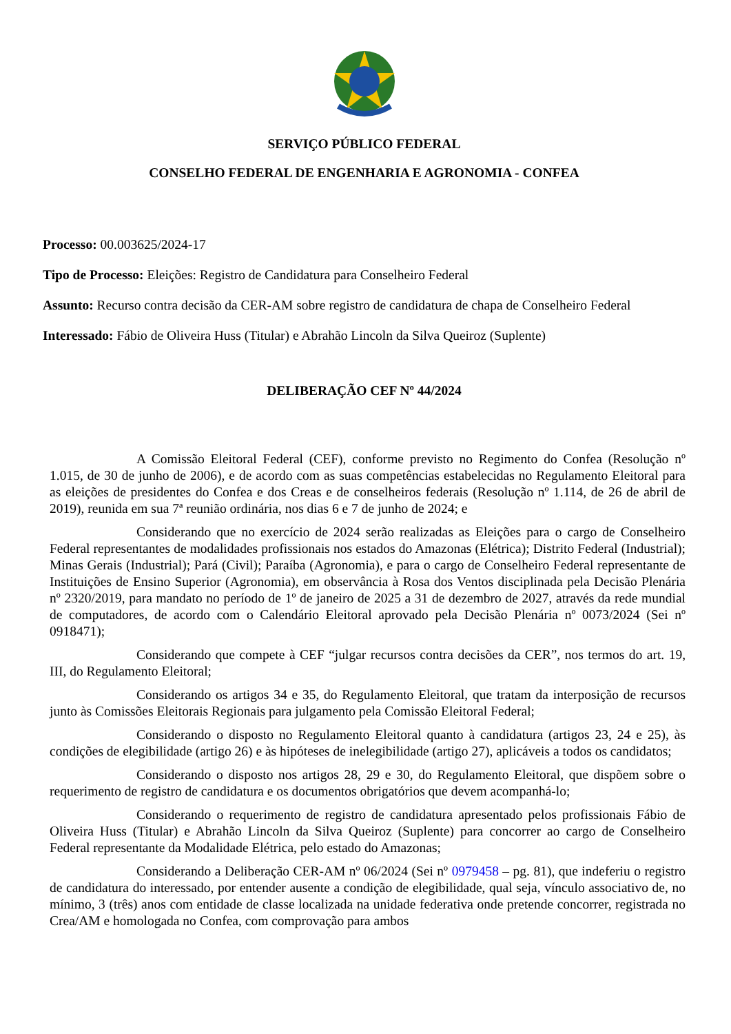SERVIÇO PÚBLICO FEDERAL
CONSELHO FEDERAL DE ENGENHARIA E AGRONOMIA - CONFEA
Processo: 00.003625/2024-17
Tipo de Processo: Eleições: Registro de Candidatura para Conselheiro Federal
Assunto: Recurso contra decisão da CER-AM sobre registro de candidatura de chapa de Conselheiro Federal
Interessado: Fábio de Oliveira Huss (Titular) e Abrahão Lincoln da Silva Queiroz (Suplente)
DELIBERAÇÃO CEF Nº 44/2024
A Comissão Eleitoral Federal (CEF), conforme previsto no Regimento do Confea (Resolução nº 1.015, de 30 de junho de 2006), e de acordo com as suas competências estabelecidas no Regulamento Eleitoral para as eleições de presidentes do Confea e dos Creas e de conselheiros federais (Resolução nº 1.114, de 26 de abril de 2019), reunida em sua 7ª reunião ordinária, nos dias 6 e 7 de junho de 2024; e
Considerando que no exercício de 2024 serão realizadas as Eleições para o cargo de Conselheiro Federal representantes de modalidades profissionais nos estados do Amazonas (Elétrica); Distrito Federal (Industrial); Minas Gerais (Industrial); Pará (Civil); Paraíba (Agronomia), e para o cargo de Conselheiro Federal representante de Instituições de Ensino Superior (Agronomia), em observância à Rosa dos Ventos disciplinada pela Decisão Plenária nº 2320/2019, para mandato no período de 1º de janeiro de 2025 a 31 de dezembro de 2027, através da rede mundial de computadores, de acordo com o Calendário Eleitoral aprovado pela Decisão Plenária nº 0073/2024 (Sei nº 0918471);
Considerando que compete à CEF “julgar recursos contra decisões da CER”, nos termos do art. 19, III, do Regulamento Eleitoral;
Considerando os artigos 34 e 35, do Regulamento Eleitoral, que tratam da interposição de recursos junto às Comissões Eleitorais Regionais para julgamento pela Comissão Eleitoral Federal;
Considerando o disposto no Regulamento Eleitoral quanto à candidatura (artigos 23, 24 e 25), às condições de elegibilidade (artigo 26) e às hipóteses de inelegibilidade (artigo 27), aplicáveis a todos os candidatos;
Considerando o disposto nos artigos 28, 29 e 30, do Regulamento Eleitoral, que dispõem sobre o requerimento de registro de candidatura e os documentos obrigatórios que devem acompanhá-lo;
Considerando o requerimento de registro de candidatura apresentado pelos profissionais Fábio de Oliveira Huss (Titular) e Abrahão Lincoln da Silva Queiroz (Suplente) para concorrer ao cargo de Conselheiro Federal representante da Modalidade Elétrica, pelo estado do Amazonas;
Considerando a Deliberação CER-AM nº 06/2024 (Sei nº 0979458 – pg. 81), que indeferiu o registro de candidatura do interessado, por entender ausente a condição de elegibilidade, qual seja, vínculo associativo de, no mínimo, 3 (três) anos com entidade de classe localizada na unidade federativa onde pretende concorrer, registrada no Crea/AM e homologada no Confea, com comprovação para ambos